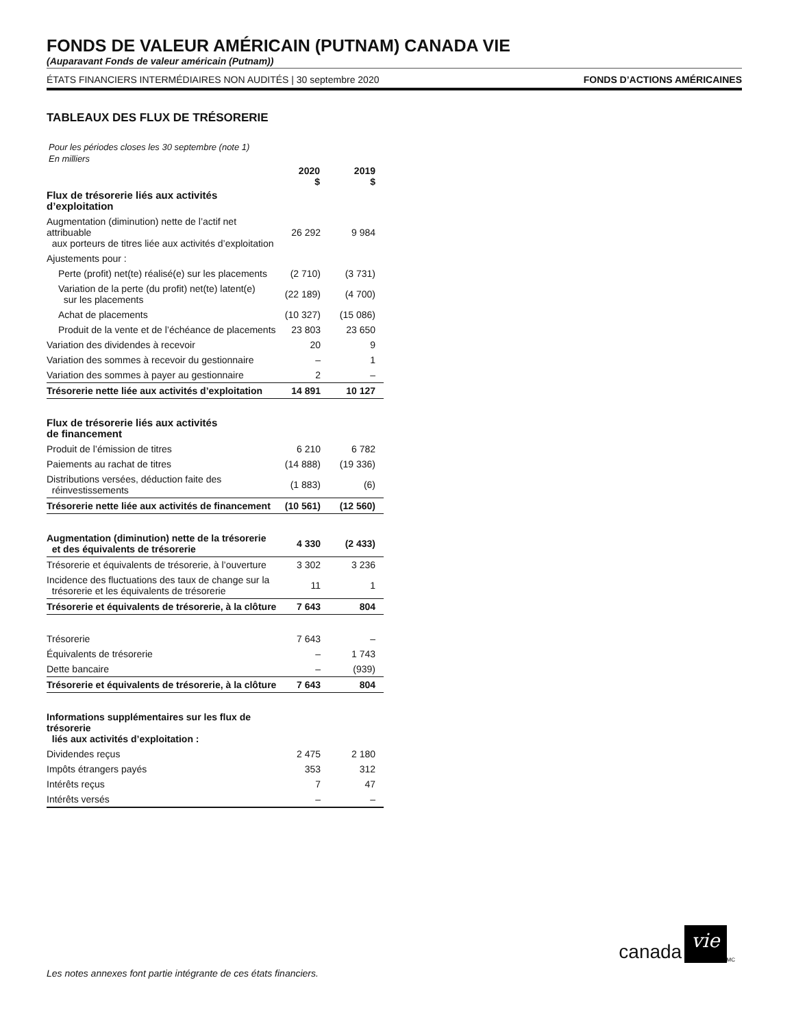FONDS DE VALEUR AMÉRICAIN (PUTNAM) CANADA VIE
(Auparavant Fonds de valeur américain (Putnam))
ÉTATS FINANCIERS INTERMÉDIAIRES NON AUDITÉS | 30 septembre 2020 FONDS D’ACTIONS AMÉRICAINES
TABLEAUX DES FLUX DE TRÉSORERIE
Pour les périodes closes les 30 septembre (note 1)
En milliers
| | 2020 $ | 2019 $ |
| --- | --- | --- |
| Flux de trésorerie liés aux activités d’exploitation | | |
| Augmentation (diminution) nette de l’actif net attribuable aux porteurs de titres liée aux activités d’exploitation | 26 292 | 9 984 |
| Ajustements pour : | | |
| Perte (profit) net(te) réalisé(e) sur les placements | (2 710) | (3 731) |
| Variation de la perte (du profit) net(te) latent(e) sur les placements | (22 189) | (4 700) |
| Achat de placements | (10 327) | (15 086) |
| Produit de la vente et de l’échéance de placements | 23 803 | 23 650 |
| Variation des dividendes à recevoir | 20 | 9 |
| Variation des sommes à recevoir du gestionnaire | – | 1 |
| Variation des sommes à payer au gestionnaire | 2 | – |
| Trésorerie nette liée aux activités d’exploitation | 14 891 | 10 127 |
| Flux de trésorerie liés aux activités de financement | | |
| Produit de l’émission de titres | 6 210 | 6 782 |
| Paiements au rachat de titres | (14 888) | (19 336) |
| Distributions versées, déduction faite des réinvestissements | (1 883) | (6) |
| Trésorerie nette liée aux activités de financement | (10 561) | (12 560) |
| Augmentation (diminution) nette de la trésorerie et des équivalents de trésorerie | 4 330 | (2 433) |
| Trésorerie et équivalents de trésorerie, à l’ouverture | 3 302 | 3 236 |
| Incidence des fluctuations des taux de change sur la trésorerie et les équivalents de trésorerie | 11 | 1 |
| Trésorerie et équivalents de trésorerie, à la clôture | 7 643 | 804 |
| Trésorerie | 7 643 | – |
| Équivalents de trésorerie | – | 1 743 |
| Dette bancaire | – | (939) |
| Trésorerie et équivalents de trésorerie, à la clôture | 7 643 | 804 |
| Informations supplémentaires sur les flux de trésorerie liés aux activités d’exploitation : | | |
| Dividendes reçus | 2 475 | 2 180 |
| Impôts étrangers payés | 353 | 312 |
| Intérêts reçus | 7 | 47 |
| Intérêts versés | – | – |
Les notes annexes font partie intégrante de ces états financiers.
canada vie<sup>MC</sup>